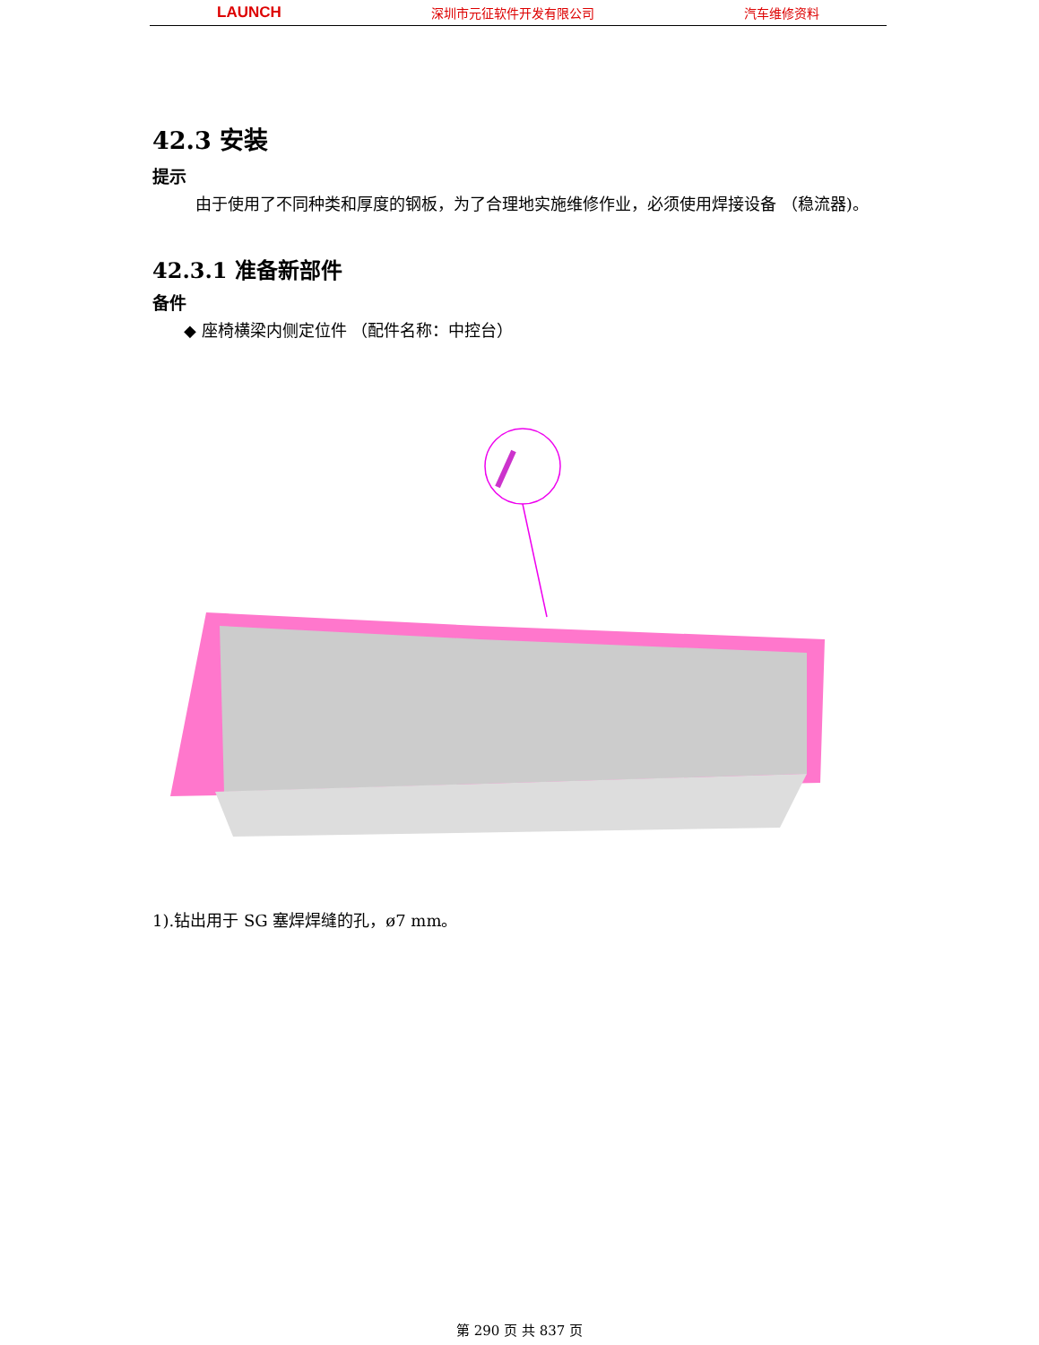LAUNCH 深圳市元征软件开发有限公司 汽车维修资料
42.3 安装
提示
由于使用了不同种类和厚度的钢板，为了合理地实施维修作业，必须使用焊接设备 （稳流器)。
42.3.1 准备新部件
备件
◆ 座椅横梁内侧定位件 （配件名称：中控台）
1).钻出用于 SG 塞焊焊缝的孔，ø7 mm。
第 290 页 共 837 页